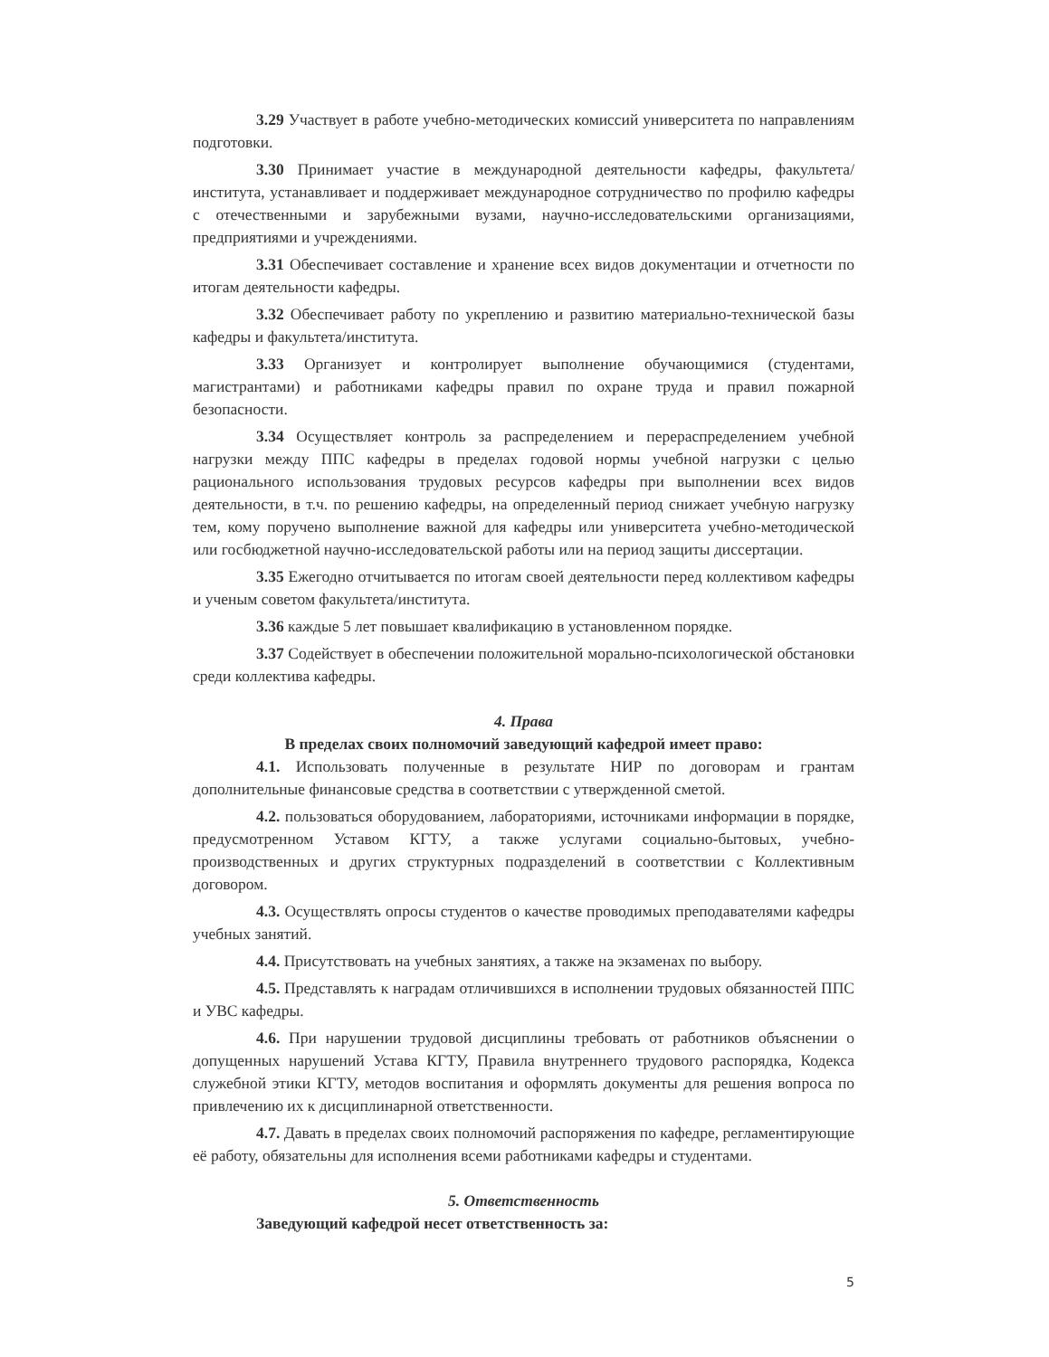3.29 Участвует в работе учебно-методических комиссий университета по направлениям подготовки.
3.30 Принимает участие в международной деятельности кафедры, факультета/института, устанавливает и поддерживает международное сотрудничество по профилю кафедры с отечественными и зарубежными вузами, научно-исследовательскими организациями, предприятиями и учреждениями.
3.31 Обеспечивает составление и хранение всех видов документации и отчетности по итогам деятельности кафедры.
3.32 Обеспечивает работу по укреплению и развитию материально-технической базы кафедры и факультета/института.
3.33 Организует и контролирует выполнение обучающимися (студентами, магистрантами) и работниками кафедры правил по охране труда и правил пожарной безопасности.
3.34 Осуществляет контроль за распределением и перераспределением учебной нагрузки между ППС кафедры в пределах годовой нормы учебной нагрузки с целью рационального использования трудовых ресурсов кафедры при выполнении всех видов деятельности, в т.ч. по решению кафедры, на определенный период снижает учебную нагрузку тем, кому поручено выполнение важной для кафедры или университета учебно-методической или госбюджетной научно-исследовательской работы или на период защиты диссертации.
3.35 Ежегодно отчитывается по итогам своей деятельности перед коллективом кафедры и ученым советом факультета/института.
3.36 каждые 5 лет повышает квалификацию в установленном порядке.
3.37 Содействует в обеспечении положительной морально-психологической обстановки среди коллектива кафедры.
4. Права
В пределах своих полномочий заведующий кафедрой имеет право:
4.1. Использовать полученные в результате НИР по договорам и грантам дополнительные финансовые средства в соответствии с утвержденной сметой.
4.2. пользоваться оборудованием, лабораториями, источниками информации в порядке, предусмотренном Уставом КГТУ, а также услугами социально-бытовых, учебно-производственных и других структурных подразделений в соответствии с Коллективным договором.
4.3. Осуществлять опросы студентов о качестве проводимых преподавателями кафедры учебных занятий.
4.4. Присутствовать на учебных занятиях, а также на экзаменах по выбору.
4.5. Представлять к наградам отличившихся в исполнении трудовых обязанностей ППС и УВС кафедры.
4.6. При нарушении трудовой дисциплины требовать от работников объяснении о допущенных нарушений Устава КГТУ, Правила внутреннего трудового распорядка, Кодекса служебной этики КГТУ, методов воспитания и оформлять документы для решения вопроса по привлечению их к дисциплинарной ответственности.
4.7. Давать в пределах своих полномочий распоряжения по кафедре, регламентирующие её работу, обязательны для исполнения всеми работниками кафедры и студентами.
5. Ответственность
Заведующий кафедрой несет ответственность за:
5